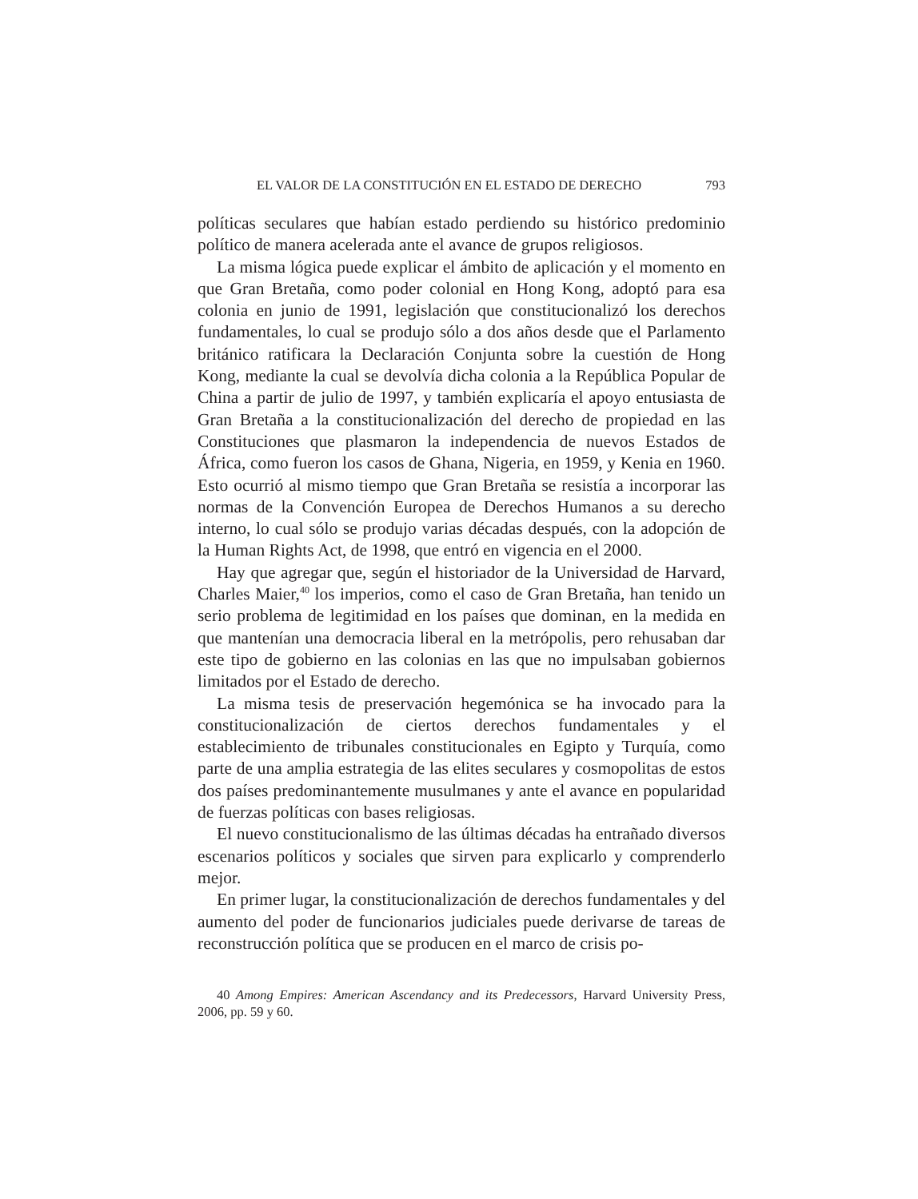EL VALOR DE LA CONSTITUCIÓN EN EL ESTADO DE DERECHO 793
políticas seculares que habían estado perdiendo su histórico predominio político de manera acelerada ante el avance de grupos religiosos.
La misma lógica puede explicar el ámbito de aplicación y el momento en que Gran Bretaña, como poder colonial en Hong Kong, adoptó para esa colonia en junio de 1991, legislación que constitucionalizó los derechos fundamentales, lo cual se produjo sólo a dos años desde que el Parlamento británico ratificara la Declaración Conjunta sobre la cuestión de Hong Kong, mediante la cual se devolvía dicha colonia a la República Popular de China a partir de julio de 1997, y también explicaría el apoyo entusiasta de Gran Bretaña a la constitucionalización del derecho de propiedad en las Constituciones que plasmaron la independencia de nuevos Estados de África, como fueron los casos de Ghana, Nigeria, en 1959, y Kenia en 1960. Esto ocurrió al mismo tiempo que Gran Bretaña se resistía a incorporar las normas de la Convención Europea de Derechos Humanos a su derecho interno, lo cual sólo se produjo varias décadas después, con la adopción de la Human Rights Act, de 1998, que entró en vigencia en el 2000.
Hay que agregar que, según el historiador de la Universidad de Harvard, Charles Maier,<sup>40</sup> los imperios, como el caso de Gran Bretaña, han tenido un serio problema de legitimidad en los países que dominan, en la medida en que mantenían una democracia liberal en la metrópolis, pero rehusaban dar este tipo de gobierno en las colonias en las que no impulsaban gobiernos limitados por el Estado de derecho.
La misma tesis de preservación hegemónica se ha invocado para la constitucionalización de ciertos derechos fundamentales y el establecimiento de tribunales constitucionales en Egipto y Turquía, como parte de una amplia estrategia de las elites seculares y cosmopolitas de estos dos países predominantemente musulmanes y ante el avance en popularidad de fuerzas políticas con bases religiosas.
El nuevo constitucionalismo de las últimas décadas ha entrañado diversos escenarios políticos y sociales que sirven para explicarlo y comprenderlo mejor.
En primer lugar, la constitucionalización de derechos fundamentales y del aumento del poder de funcionarios judiciales puede derivarse de tareas de reconstrucción política que se producen en el marco de crisis po-
40 Among Empires: American Ascendancy and its Predecessors, Harvard University Press, 2006, pp. 59 y 60.